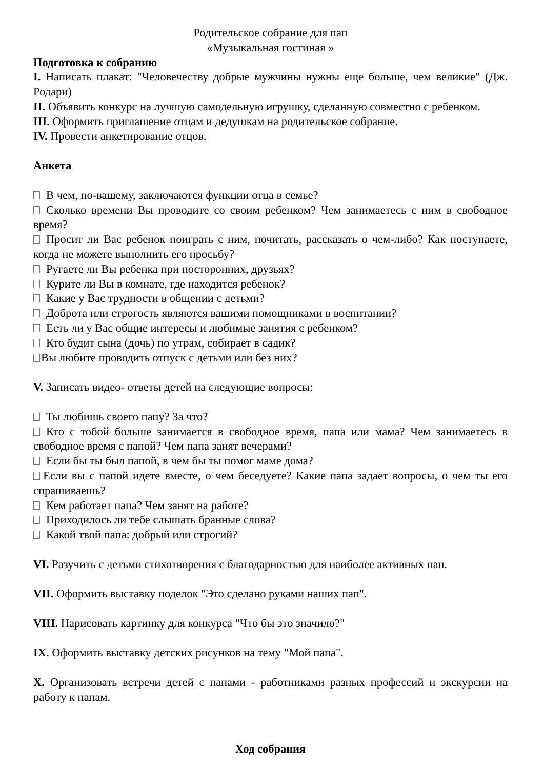Родительское собрание для пап
«Музыкальная гостиная »
Подготовка к собранию
I. Написать плакат: "Человечеству добрые мужчины нужны еще больше, чем великие" (Дж. Родари)
II. Объявить конкурс на лучшую самодельную игрушку, сделанную совместно с ребенком.
III. Оформить приглашение отцам и дедушкам на родительское собрание.
IV. Провести анкетирование отцов.
Анкета
В чем, по-вашему, заключаются функции отца в семье?
Сколько времени Вы проводите со своим ребенком? Чем занимаетесь с ним в свободное время?
Просит ли Вас ребенок поиграть с ним, почитать, рассказать о чем-либо? Как поступаете, когда не можете выполнить его просьбу?
Ругаете ли Вы ребенка при посторонних, друзьях?
Курите ли Вы в комнате, где находится ребенок?
Какие у Вас трудности в общении с детьми?
Доброта или строгость являются вашими помощниками в воспитании?
Есть ли у Вас общие интересы и любимые занятия с ребенком?
Кто будит сына (дочь) по утрам, собирает в садик?
Вы любите проводить отпуск с детьми или без них?
V. Записать видео- ответы детей на следующие вопросы:
Ты любишь своего папу? За что?
Кто с тобой больше занимается в свободное время, папа или мама? Чем занимаетесь в свободное время с папой? Чем папа занят вечерами?
Если бы ты был папой, в чем бы ты помог маме дома?
Если вы с папой идете вместе, о чем беседуете? Какие папа задает вопросы, о чем ты его спрашиваешь?
Кем работает папа? Чем занят на работе?
Приходилось ли тебе слышать бранные слова?
Какой твой папа: добрый или строгий?
VI. Разучить с детьми стихотворения с благодарностью для наиболее активных пап.
VII. Оформить выставку поделок "Это сделано руками наших пап".
VIII. Нарисовать картинку для конкурса "Что бы это значило?"
IX. Оформить выставку детских рисунков на тему "Мой папа".
X. Организовать встречи детей с папами - работниками разных профессий и экскурсии на работу к папам.
Ход собрания